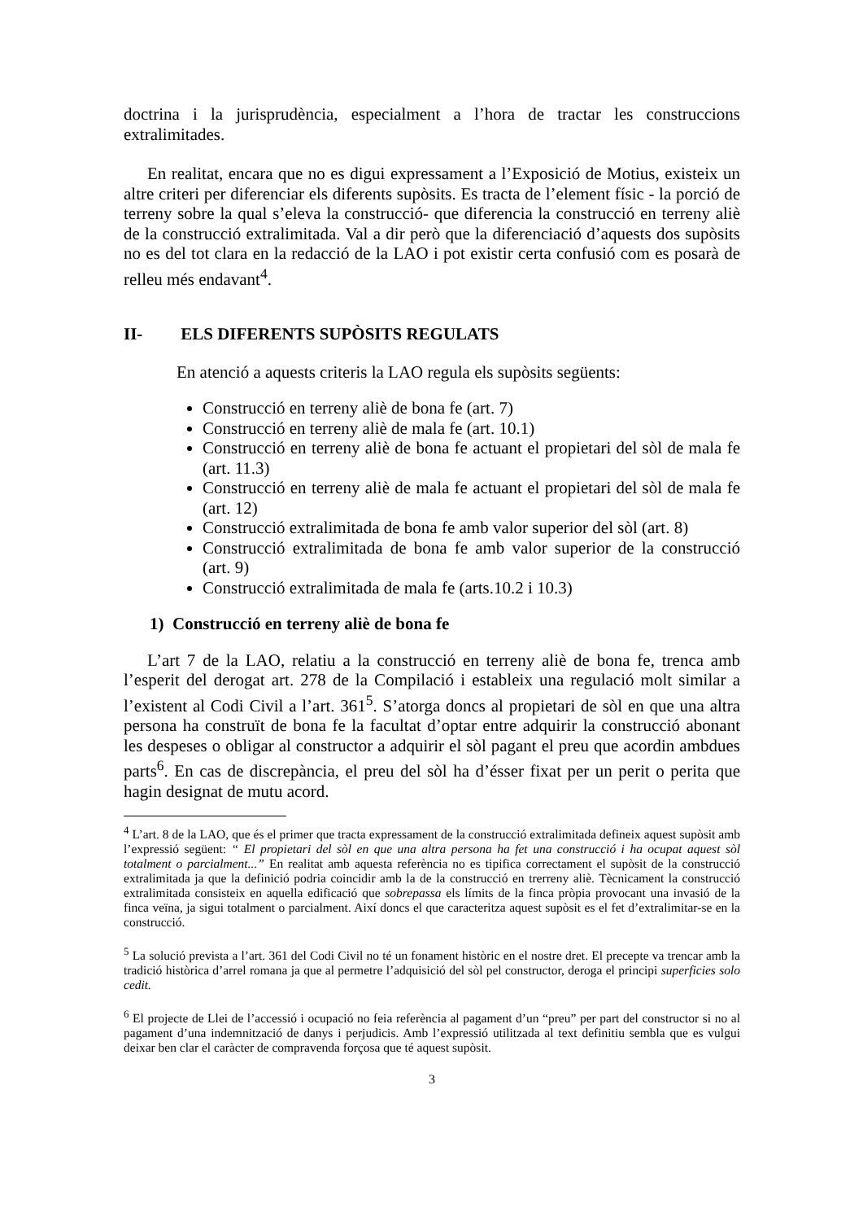doctrina i la jurisprudència, especialment a l’hora de tractar les construccions extralimitades.
En realitat, encara que no es digui expressament a l’Exposició de Motius, existeix un altre criteri per diferenciar els diferents supòsits. Es tracta de l’element físic - la porció de terreny sobre la qual s’eleva la construcció- que diferencia la construcció en terreny aliè de la construcció extralimitada. Val a dir però que la diferenciació d’aquests dos supòsits no es del tot clara en la redacció de la LAO i pot existir certa confusió com es posarà de relleu més endavant<sup>4</sup>.
II- ELS DIFERENTS SUPÒSITS REGULATS
En atenció a aquests criteris la LAO regula els supòsits següents:
Construcció en terreny aliè de bona fe (art. 7)
Construcció en terreny aliè de mala fe (art. 10.1)
Construcció en terreny aliè de bona fe actuant el propietari del sòl de mala fe (art. 11.3)
Construcció en terreny aliè de mala fe actuant el propietari del sòl de mala fe (art. 12)
Construcció extralimitada de bona fe amb valor superior del sòl (art. 8)
Construcció extralimitada de bona fe amb valor superior de la construcció (art. 9)
Construcció extralimitada de mala fe (arts.10.2 i 10.3)
1) Construcció en terreny aliè de bona fe
L’art 7 de la LAO, relatiu a la construcció en terreny aliè de bona fe, trenca amb l’esperit del derogat art. 278 de la Compilació i estableix una regulació molt similar a l’existent al Codi Civil a l’art. 361<sup>5</sup>. S’atorga doncs al propietari de sòl en que una altra persona ha construït de bona fe la facultat d’optar entre adquirir la construcció abonant les despeses o obligar al constructor a adquirir el sòl pagant el preu que acordin ambdues parts<sup>6</sup>. En cas de discrepància, el preu del sòl ha d’ésser fixat per un perit o perita que hagin designat de mutu acord.
<sup>4</sup> L’art. 8 de la LAO, que és el primer que tracta expressament de la construcció extralimitada defineix aquest supòsit amb l’expressió següent: “ El propietari del sòl en que una altra persona ha fet una construcció i ha ocupat aquest sòl totalment o parcialment...” En realitat amb aquesta referència no es tipifica correctament el supòsit de la construcció extralimitada ja que la definició podria coincidir amb la de la construcció en trerreny aliè. Tècnicament la construcció extralimitada consisteix en aquella edificació que sobrepassa els límits de la finca pròpia provocant una invasió de la finca veïna, ja sigui totalment o parcialment. Així doncs el que caracteritza aquest supòsit es el fet d’extralimitar-se en la construcció.
<sup>5</sup> La solució prevista a l’art. 361 del Codi Civil no té un fonament històric en el nostre dret. El precepte va trencar amb la tradició històrica d’arrel romana ja que al permetre l’adquisició del sòl pel constructor, deroga el principi superficies solo cedit.
<sup>6</sup> El projecte de Llei de l’accessió i ocupació no feia referència al pagament d’un “preu” per part del constructor si no al pagament d’una indemnització de danys i perjudicis. Amb l’expressió utilitzada al text definitiu sembla que es vulgui deixar ben clar el caràcter de compravenda forçosa que té aquest supòsit.
3